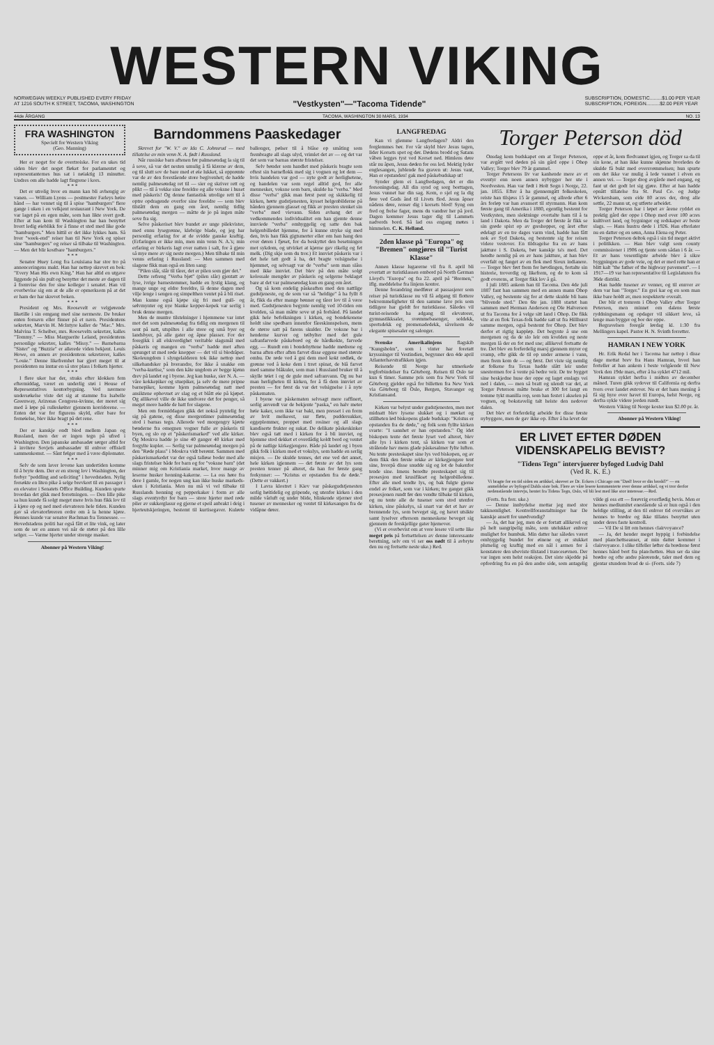WESTERN VIKING
NORWEGIAN WEEKLY PUBLISHED EVERY FRIDAY
AT 1216 SOUTH K STREET, TACOMA, WASHINGTON
"Vestkysten"—"Tacoma Tidende"
SUBSCRIPTION, DOMESTIC.........$1.00 PER YEAR
SUBSCRIPTION, FOREIGN..........$2.00 PER YEAR
44de ÅRGANG TACOMA, WASHINGTON 30 MARS, 1934 NO. 13
FRA WASHINGTON
Specielt for Western Viking
(Geo. Manning)
Her er noget for de overtroiske. For en ukes tid siden blev det noget fløket for parlamentet og representanternes hus sat i nøiaktig 13 minutter. Undres om alle hadde lagt fingrene i kors.
* * *
Det er utrolig hvor en mann kan bli avhengig av vanen. — William Lyons — postmester Farleys høire hånd — har vennet sig til å spise "hamburgers" flere gange i uken i en velkjent restaurant i New York. De var laget på en egen måte, som han likte svert godt. Efter at han kom til Washington har han benyttet hvert ledig øieblikk for å finne et sted med like gode "hamburgers." Men hittil er det ikke lykkes ham. Så hver "week-end" reiser han til New York og spiser sine "hamburgers" og reiser så tilbake til Washington. — Men det blir kostbare "hamburgers."
* * *
Senator Huey Long fra Louisiana har stor tro på annonceringens makt. Han har nettop skrevet en bok: "Every Man His own King." Han har altid en utgave liggende på sin pult og benytter det meste av dagen til å fremvise den for sine kolleger i senatet. Han vil overbevise sig om at de alle er opmerksom på at det er ham der har skrevet boken.
* * *
President og Mrs. Roosevelt er velgjørende liketille i sin omgang med sine nermeste. De bruker enten fornavn eller finner på et navn. Presidentens sekretær, Marvin H. McIntyre kaller de "Mac." Mrs. Malvina T. Scheiber, mrs. Roosevelts sekretær, kalles "Tommy." — Miss Marguerite Leland, presidentens personlige sekretær, kalles "Missy." — Barnebarna "Sister" og "Buzzie" er allerede viden bekjent. Louis Howe, en annen av presidentens sekretærer, kalles "Louie." Denne likefremhet har gjort meget til at presidenten nu inntar en så stor plass i folkets hjerter.
* * *
I flere uker har der, straks efter klokken fem eftermiddag, været en underlig støi i House of Representatives kontorbygning. Ved nærmere undersøkelse viste det sig at stamme fra Isabelle Greenway, Arizonas Congress-kvinne, der moret sig med å løpe på rulleskøiter gjennem korridorene. — Enten det var for figurens skyld, eller bare for fornøielse, blev ikke bragt på det rene.
* * *
Der er kanskje ondt blod mellem Japan og Russland, men der er ingen tegn på ufred i Washington. Den japanske ambasadør sørger altid for å invitere Sovjets ambassadør til enhver offisiell sammenkomst. — Sånt følger med å være diplomater.
* * *
Selv de som laver lovene kan undertiden komme til å bryte dem. Der er en streng lov i Washington, der forbyr "peddling and soliciting" i hovedstaden. Nylig forsøkte en liten pike å selge brevkort til en passager i en elevator i Senatets Office Building. Kunden spurte hvordan det gikk med forretningen. — Den lille pike sa hun kunde få solgt meget mere hvis hun fikk lov til å kjøre op og ned med elevatoren hele tiden. Kunden gav så elevatorføreren ordre om å la henne kjøre. Hennes kunde var senator Bachman fra Tennessee. — Hovedstadens politi har også fått et lite vink, og later som de ser en annen vei når de støter på den lille selger. — Varme hjerter under strenge masker.
Abonner på Western Viking!
Barndommens Paaskedager
Skrevet for "W. V." av Ida C. Johnsrud — med tillatelse av min venn N. A. født i Russland.
Når russiske barn aftenen før palmesøndag la sig til å sove, så var det nesten umulig å få klærne av dem, og til slutt sov de bare med et øie lukket, så opprømte var de av den forestående store begivenhet; de hadde nemlig palmesøndag ret til — sier og skriver rett og plikt — til å vekke sine foreldre og alle voksne i huset med påskeris! Og denne fantastisk utrolige rett til å optre opdragende overfor sine foreldre — som blev tilstått dem en gang om året, nemlig tidlig palmesøndag morgen — måtte de jo på ingen måte sove fra sig.
Selve påskeriset blev bundet av unge pilekvister, med ennu lysegrønne, klebrige blade, og jeg har personlig erfaring for at de svidde ganske kraftig. (Erfaringen er ikke min, men min venn N. A.'s; min erfaring er birkeris lagt over natten i salt, for å gjøre så mye mere av sig neste morgen.) Men tilbake til min venns erfaring i Russland: — Men sammen med slagene fikk man også en liten sang:
"Pilen slår, slår til tårer, det er pilen som gjør det."
Dette refreng "Verba bjøt" (pilen slår) gjentatt av lyse, ivrige barnestemmer, hadde en lystig klang, og mange unge og eldre foreldre, lå denne dagen med vilje lenge i sengen og simpelthen ventet på å bli riset. Man kunne også kjøpe sig fri med gull- og sølvmynter og nye blanke kopper-kopek var serlig i bruk denne morgen.
Men de muntre tilstelninger i hjemmene var intet mot det som palmesøndag fra tidlig om morgenen til sent på natt, utspiltes i alle store og små byer og landsbyer, på alle gater og åpne plasser. For der foregikk i all elskverdighet veritable slagsmål med påskeris og mangen en "verba" hadde mot aften sprunget ut med røde knopper — det vil si blodråper. Skoleungdom i slyngelalderen tok ikke nettop med silkehandsker på hverandre, for ikke å snakke om "verba-kurtise," som den kåte ungdom av begge kjønn drev på landet og i byene. Jeg kan huske, sier N. A. — våre kokkepiker og stuepiker, ja selv de mere pripne barnepiker, komme hjem palmesøndag natt med ansiktene ophovnet av slag og et blått øie på kjøpet. Og allikevel ville de ikke undvære det for penger, så meget moro hadde de hatt for slagene.
Men om formiddagen gikk det nokså pyntelig for sig på gatene, og disse morgentimer palmesøndag stod i barnas tegn. Allerede ved morgengry kjørte bønderne fra omegnen vogner fulle av påskeris til byen, og slo op et "påskerismarked" ved alle kirker. Og Moskva hadde jo sine 40 ganger 40 kirker med forgylte kupler. — Serlig var palmesøndag morgen på den "Røde plass" i Moskva vidt berømt. Sammen med påskerismarkedet var der også talløse boder med alle slags fristelser både for barn og for "voksne barn" (det minner mig om Kristiania market, hvor mange av leserne husker honning-kakerne. — La oss høre fra dere I gamle, for nogen ung kan ikke huske markeds-uken i Kristiania. Men nu må vi vel tilbake til Russlands honning og pepperkaker i form av alle slags eventyrdyr for barn — store hjerter med røde piler av sukkerglasur og gjerne et speil anbrakt i deig i hjerteutskjeringen, bestemt til kurtisegaver. Kulørte ballonger, pølser til å blåse op småting som frembragte all slags ulyd, vrimlet det av — og det var det som var barnas største fristelser.
Selv bønder som handlet med påskeris bragte som oftest sin barneflokk med sig i vognen og lot dem — hvis handelen var god — nyte godt av herlighetene, og handelen var som regel alltid god, for alle mennesker, voksne som barn, skulde ha "verba." Med disse "verba" gikk man først pent og skikkelig til kirken, hørte gudstjenesten, kysset helgenbilderne på hånden gjennem glasset og fikk av presten stenket sin "verba" med vievann. Siden avhang det av vedkommendes individualitet om han gjemte denne innviede "verba" omhyggelig og satte den bak helgenbilledet hjemme, for å kunne stryke sig med den, hvis han fikk gigtsmerter eller om han hang den over døren i fjøset, for da beskyttet den besetningen mot sykdom, og utvirket at kjørne gav rikelig og fet melk. (Dig skje som du tror.) Et innviet påskeris var i det hele tatt godt å ha, det bragte velsignelse i hjemmet, og selvsagt var de "verba" som man slåss med ikke innviet. Det blev på den måte solgt kolossale mengder av påskeris og selgerne beklaget bare at det var palmesøndag kun en gang om året.
Og så kom endelig påskeaften med den nattlige gudstjeneste, og de som var så "heldige" å ha fyllt 8 år, fikk da efter mange bønner og tårer lov til å være med. Gudstjenesten begynte nemlig ved 10-tiden om kvelden, så man måtte sove ut på forhånd. På landet gikk hele befolkningen i kirken, og bondekonene holdt sine spedbarn innenfor fåreskinnspelsen, mens de større satt på farens skulder. De voksne bar i henderne kurver og tøibylter med det gule safranfarvede påskebrød og de hårdkokte, farvede egg. — Rundt om i bondehyttene hadde mødrene og barna aften efter aften farvet disse eggene med største omhu. De røde ved å gni dem med kokt rødløk, de grønne ved å koke dem i trret spinat, de blå farvet med samme blåkuler, som man i Russland bruker til å skylle tøiet i og de gule med safranvann. Og nu bar man herligheten til kirken, for å få dem innviet av presten — for først da var det velsignelse i å nyte påskematen.
I byene var påskematen selvsagt mere raffinert, serlig anvendt var de bekjente "paska," en halv meter høie kaker, som ikke var bakt, men presset i en form av hvit melkeost, sur fløte, puddersukker, eggeplommer, proppet med rosiner og all slags kandiserte frukter og sukat. De delikate påskeskinker blev også tatt med i kirken for å bli innviet, og hjemme stod dekket et overdådig koldt bord og ventet på de natlige kirkegjengere. Både på landet og i byen gikk folk i kirken med et vokslys, som hadde en serlig misjon. — De skulde tennes, det ene ved det annet, hele kirken igjennem — det første av det lys som presten tenner på alteret, da han for første gang forkynner: — "Kristus er opstanden fra de døde." (Dette er vakkert.)
I Lavra klostret i Kiev var påskegudstjenesten serlig høitidelig og gripende, og utenfor kirken i den milde vårluft og under blide, blinkende stjerner stod tusener av mennesker og ventet til kirkesangen fra de vidåpne dører.
LANGFREDAG
Kan vi glemme Langfredagen? Aldri den forglemmes bør. For vår skyld blev Jesus tagen, lider Korsets spot og dør. Dødens brodd og Satans våben legges tyst ved Korset ned. Himlens døre står nu åpen, Jesus døden for oss led. Mektig lyder englesangen, jublende fra graven ut: Jesus vant, Han er opstanden! gak med påskebudskap ut!
Synder glem ei Langfredagen, det er din forsoningsdag. All din synd og sorg borttagen, Jesus vunnet har din sag. Kom, o sjel og la dig føre ved Guds ånd til Livets flod. Jesus åpner nådens døre, renser dig i korsets blod! Syng om fred og frelse fager, mens du vandrer her på jord. Dagen kommer Jesus tager dig til Lammets nadverds bord. Så lad oss engang møtes i himmelen. C. K. Helland.
2den klasse på "Europa" og "Bremen" omgjøres til "Turist Klasse"
Annen klasse lugarerne vil fra 8. april bli overtatt av turistklassen ombord på North German Lloyd's "Europa" og fra 22. april på "Bremen," iflg. meddelelse fra linjens kontor.
Denne forandring medfører at passasjerer som reiser på turistklasse nu vil få adgang til flottere bekvemmeligheter til den samme lave pris som tidligere har gjeldt for turistklasse. Således vil turist-reisende ha adgang til elevatorer, gymnastikksaler, svømmebasenger, soldekk, sportsdekk og promenadedekk, såvelsom de elegante spisesaler og salonger.
Svenske Amerikalinjens flagskib "Kungsholm", som i vinter har foretatt kryssninger til Vestindien, begynner den 4de april Atlanterhavstrafikken igjen.
Reisende til Norge har utmerkede togforbindelser fra Göteborg. Reisen til Oslo tar kun 6 timer. Samme pris som fra New York til Göteborg gjelder også for billetten fra New York via Göteborg til Oslo, Bergen, Stavanger og Kristiansand.
Kirken var belyst under gudstjenesten, men mot midnatt blev lysene slukket og i mørket og stillheten lød biskopens glade budskap: "Kristus er opstanden fra de døde," og folk som fyllte kirken svarte: "I sannhet er han opstanden." Og idet biskopen tente det første lyset ved alteret, blev alle lys i kirken tent, så kirken var som et strålende hav mens glade påskesalmer fylte luften. Nu tente presteskapet sine lys ved biskopen, og av dem fikk den første rekke av kirkegjengere tent sine, hvorpå disse snudde sig og lot de bakenfor tende sine. Imens beredte presteskapet sig til prosesjon med krusifikset og helgenbilledene. Efter alle med tendte lys, og bak fulgte gjerne endel av folket, som var i kirken; tre ganger gikk prosesjonen rundt før den vendte tilbake til kirken, og nu tente alle de tusener som stod utenfor kirken, sine påskelys, så snart var det et hav av brennende lys, som beveget sig, og havet utsikte samt lyselver eftersom menneskene beveget sig gjennem de forskjellige gater hjemover.
(Vi er overbevist om at vore lesere vil sette like meget pris på fortsettelsen av denne interessante beretning, selv om vi ser oss nødt til å avbryte den nu og fortsette neste uke.) Red.
Torger Peterson död
Onsdag kom budskapet om at Torger Peterson, var avgått ved døden på sin gård oppe i Ohop Valley; Torger blev 79 år gammel.
Torger Petersons liv var kanhende mere av et eventyr enn noen annen nybygger her ute i Nordvesten. Han var født i Holt Sogn i Norge, 22. jan. 1855. Efter å ha gjennemgått folkeskolen, reiste han tilsjøss 15 år gammel, og allrede efter 6 års forløp var han avansert til styrmann. Han kom første gang til Amerika i 1880, egentlig bestemt for Vestkysten, men slektninge overtalte ham til å ta land i Dakota. Men da Torger det første år fikk se sin grøde spist op av greshopper, og året efter ødelagt av en tre dages varm vind, hadde han fått nok av Syd Dakota, og bestemte sig for reisen videre vestover. En tildragelse fra en av hans jaktture i S. Dakota, bør kanskje ta's med. Det hendte nemlig på en av hans jaktture, at han blev overfalt og fanget av en flok med Sioux indianere. — Torger blev ført frem for høvdingen, fortalte sin historie, troverdig og likefrem, og de to kom så godt overens, at Torger fikk lov å gå.
I juli 1885 ankom han til Tacoma. Den 4de juli 1887 fant han sammen med en annen mann Ohop Valley, og bestemte sig for at dette skulde bli hans "blivende sted." Den 6te jan. 1888 startet han sammen med Herman Anderson og Ole Halverson ut fra Tacoma for å velge sitt land i Ohop. De fikk vite at en flok Texas-folk hadde satt ut fra Hillhurst samme morgen, også bestemt for Ohop. Det blev derfor et rigtig kappløp. Det begynte å sne om morgenen og da de slo leir om kvelden og neste morgen lå der en fot med sne; allikevel fortsatte de tre. Det blev en forferdelig marsj gjennem myrer og svamp, ofte gikk de til op under armene i vann, men frem kom de — og først. Det viste sig nemlig at folkene fra Texas hadde slått leir under snestormen for å vente på bedre veir. De tre bygget sine beskjedne huse der oppe og laget enslags vei ned i dalen, — men så bratt og ulendt var det, at Torger Peterson måtte bruke et 300 fot langt en tomme tykt manilla rop, som han festet i akselen på vognen, og bokstavelig talt heiste den nedover dalen.
Det blev et forferdelig arbeide for disse første nybyggere, men de gav ikke op. Efter å ha levet der oppe et år, kom flodvannet igjen, og Torger sa da til sin kone, at han ikke kunne skjønne hvorledes de skulde få bukt med oversvømmelsen; hun spurte om det ikke var mulig å lede vannet i elven en annen vei. — Torger drog avgårde med engang, og fant ut det godt lot sig gjøre. Efter at han hadde opnått tillatelse fra St. Paul Co. og Judge Wickersham, som eide 80 acres der, drog alle settle, 22 mann ut, og utførte arbeidet.
Torger Peterson har i løpet av årene ryddet en prektig gård der oppe i Ohop med over 100 acres kultivert land, og bygninger og redskaper av beste slags. — Hans hustru døde i 1926. Han efterlater nu en datter og en sønn, Anna Elena og Peter.
Torger Peterson deltok også i sin tid meget aktivt i politikken. — Han blev valgt som county commissioner i 1906 og tjente som sådan i 6 år. — Et av hans vesentligste arbeide blev å sikre byggningen av gode veie, og det er med rette han er blitt kalt "the father of the highway pavement". — I 1917—19 var han representative til Legislaturen fra 36de distrikt.
Han hadde tusener av venner, og til ennver av dem var han "Torger." En grei kar og en som man ikke bare holdt av, men respekterte overalt.
Der blir et tomrom i Ohop Valley efter Torger Peterson, men minnet om dalens første ryddningsmann og opdager vil sikkert leve, så lenge man bygger og bor der oppe.
Begravelsen foregår lørdag kl. 1:30 fra Mellingers kapel. Pastor H. N. Svinth forretter.
HAMRAN I NEW YORK
Hr. Erik Redal her i Tacoma har nettop i disse dage mottat brev fra Hans Hamran, hvori han forteller at han ankom i beste velgående til New York den 19de mars, efter å ha syklet 4712 mil.
Hamran syklet herfra i midten av december måned. Turen gikk sydover til California og derfra tvers over landet østover. Nu er det hans mening å få sig hyre over havet til Europa, helst Norge, og derfra sykle videre jorden rundt.
Western Viking til Norge koster kun $2.00 pr. år.
Abonner på Western Viking!
ER LIVET EFTER DØDEN VIDENSKAPELIG BEVIST?
"Tidens Tegn" intervjuerer byfoged Ludvig Dahl
(Ved R. K. E.)
Vi bragte for en tid siden en artikkel, skrevet av Dr. Eckers i Chicago om "Død! hvor er din brodd?" — en anmeldelse av byfoged Dahls siste bok. Flere av våre lesere kommenterte over denne artikkel, og vi tror derfor nedenstående intervju, hentet fra Tidens Tegn, Oslo, vil bli lest med like stor interesse.—Red.
(Forts. fra forr. uke.)
— Denne innbydelse mottar jeg med stor takknemlighet. Kontrollforanstaltninger har De kanskje ansett for unødvendig?
— Ja, det har jeg, men de er fortatt allikevel og på helt uangripelig måte, som utelukker enhver mulighet for humbuk. Min datter har således været omhyggelig bundet for øinene og er stukket plutselig og kraftig med en nål i armen for å konstatere den ubeviste tilstand i trancesøvnen. Der var ingen som helst reaksjon. Det siste skjedde på opfordring fra en på den andre side, som antagelig vilde gi oss ett — forøvrig overflødig bevis. Men er hennes mediumitet enestående så er hun også i den heldige stilling, at den til enhver tid overvåkes av hennes to brødre og ikke tillates benyttet uten under deres faste kontroll.
— Vil De si litt om hennes clairvoyance?
— Ja, det hender meget hyppig i forbindelse med planchettseanser, at min datter kommer i clairvoyance. I slike tilfeller løfter da brødrene først hennes hånd bort fra planchetten. Hun ser da sine brødre og ofte andre pårørende, taler med dem og gjentar stundom hvad de si- (Forts. side 7)